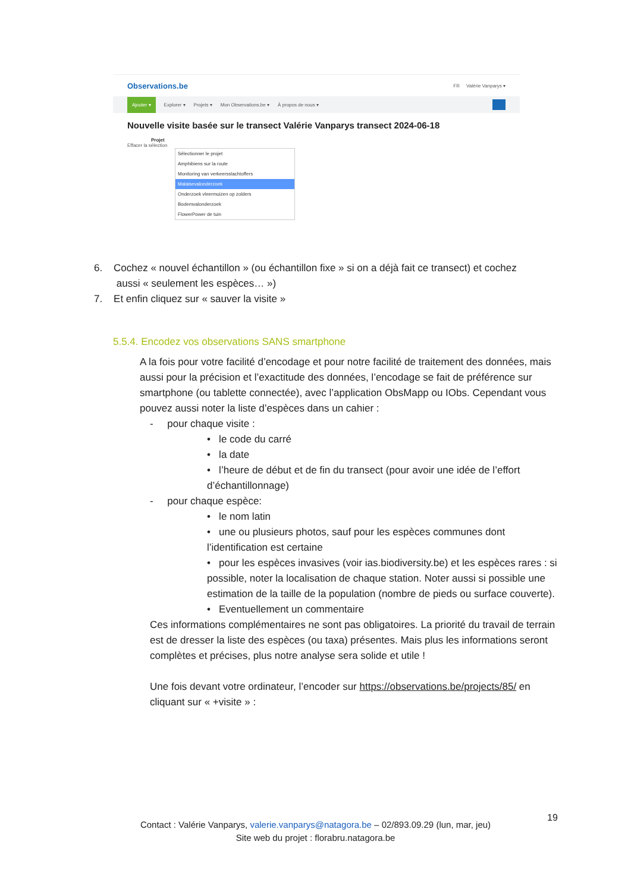Observations.be FR Valérie Vanparys ▾
Ajouter ▾ Explorer ▾ Projets ▾ Mon Observations.be ▾ À propos de nous ▾
Nouvelle visite basée sur le transect Valérie Vanparys transect 2024-06-18
Projet
Effacer la sélection
Sélectionner le projet
Amphibiens sur la route
Monitoring van verkeersslachtoffers
Malaisevalonderzoek
Onderzoek vleermuizen op zolders
Bodemvalonderzoek
FlowerPower de tuin
6. Cochez « nouvel échantillon » (ou échantillon fixe » si on a déjà fait ce transect) et cochez
aussi « seulement les espèces… »)
7. Et enfin cliquez sur « sauver la visite »
5.5.4. Encodez vos observations SANS smartphone
A la fois pour votre facilité d’encodage et pour notre facilité de traitement des données, mais aussi pour la précision et l’exactitude des données, l’encodage se fait de préférence sur smartphone (ou tablette connectée), avec l’application ObsMapp ou IObs. Cependant vous pouvez aussi noter la liste d’espèces dans un cahier :
- pour chaque visite :
• le code du carré
• la date
• l’heure de début et de fin du transect (pour avoir une idée de l’effort d’échantillonnage)
- pour chaque espèce:
• le nom latin
• une ou plusieurs photos, sauf pour les espèces communes dont l’identification est certaine
• pour les espèces invasives (voir ias.biodiversity.be) et les espèces rares : si possible, noter la localisation de chaque station. Noter aussi si possible une estimation de la taille de la population (nombre de pieds ou surface couverte).
• Eventuellement un commentaire
Ces informations complémentaires ne sont pas obligatoires. La priorité du travail de terrain est de dresser la liste des espèces (ou taxa) présentes. Mais plus les informations seront complètes et précises, plus notre analyse sera solide et utile !
Une fois devant votre ordinateur, l’encoder sur https://observations.be/projects/85/ en cliquant sur « +visite » :
19
Contact : Valérie Vanparys, valerie.vanparys@natagora.be – 02/893.09.29 (lun, mar, jeu)
Site web du projet : florabru.natagora.be